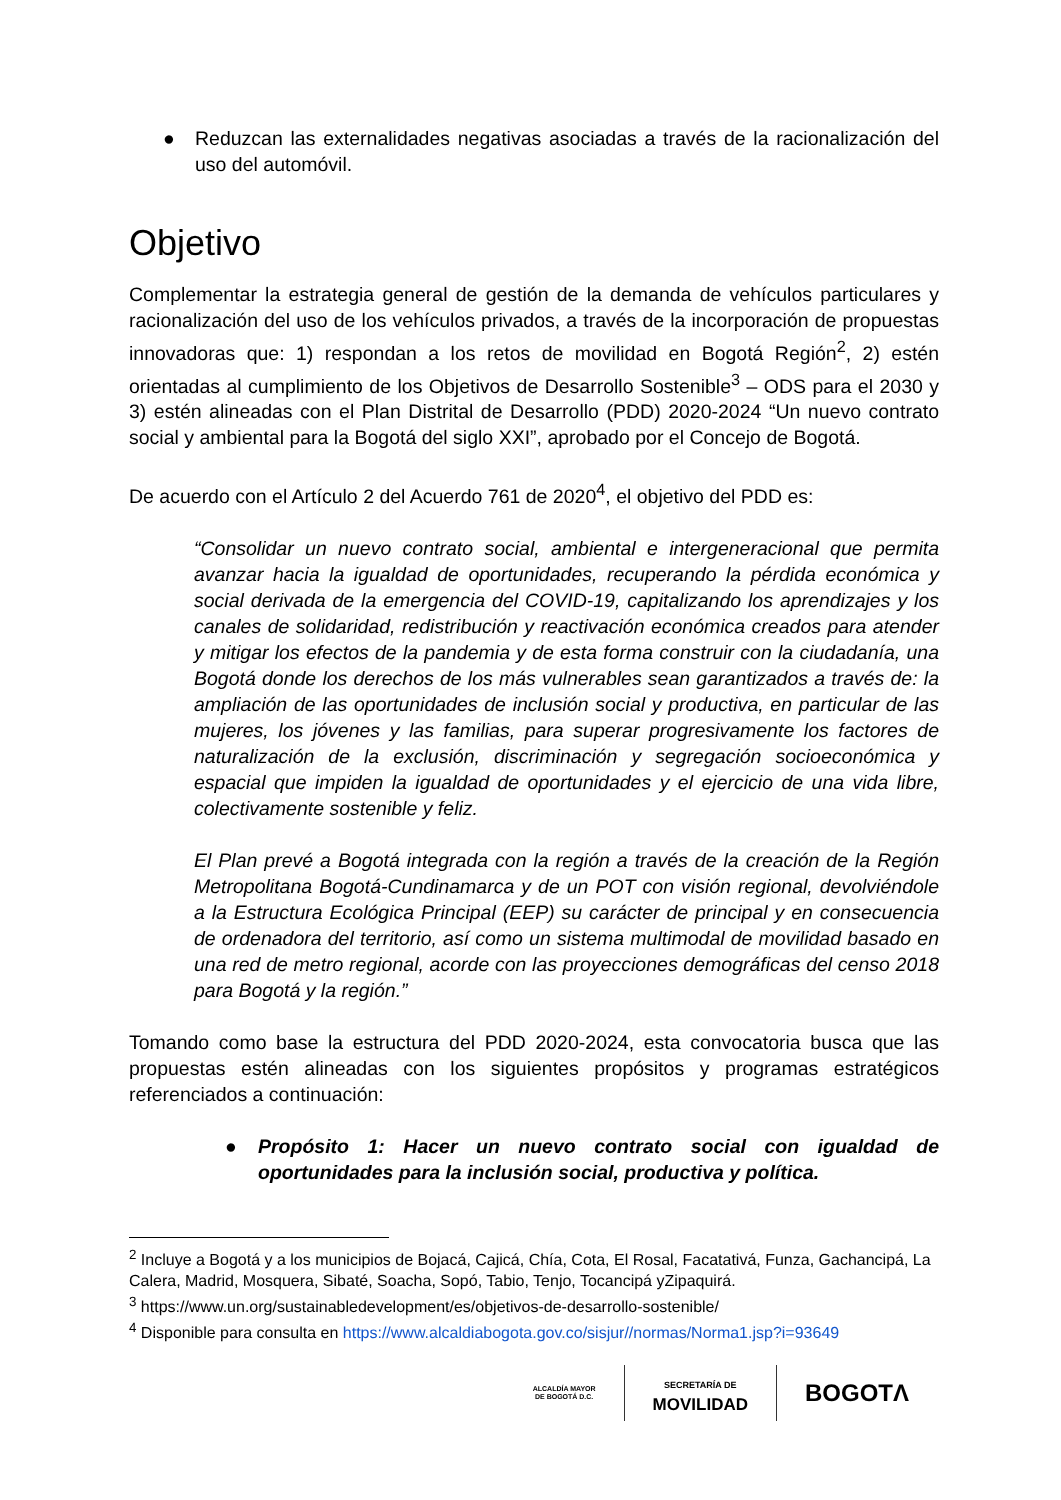● Reduzcan las externalidades negativas asociadas a través de la racionalización del uso del automóvil.
Objetivo
Complementar la estrategia general de gestión de la demanda de vehículos particulares y racionalización del uso de los vehículos privados, a través de la incorporación de propuestas innovadoras que: 1) respondan a los retos de movilidad en Bogotá Región<sup>2</sup>, 2) estén orientadas al cumplimiento de los Objetivos de Desarrollo Sostenible<sup>3</sup> – ODS para el 2030 y 3) estén alineadas con el Plan Distrital de Desarrollo (PDD) 2020-2024 “Un nuevo contrato social y ambiental para la Bogotá del siglo XXI”, aprobado por el Concejo de Bogotá.
De acuerdo con el Artículo 2 del Acuerdo 761 de 2020<sup>4</sup>, el objetivo del PDD es:
“Consolidar un nuevo contrato social, ambiental e intergeneracional que permita avanzar hacia la igualdad de oportunidades, recuperando la pérdida económica y social derivada de la emergencia del COVID-19, capitalizando los aprendizajes y los canales de solidaridad, redistribución y reactivación económica creados para atender y mitigar los efectos de la pandemia y de esta forma construir con la ciudadanía, una Bogotá donde los derechos de los más vulnerables sean garantizados a través de: la ampliación de las oportunidades de inclusión social y productiva, en particular de las mujeres, los jóvenes y las familias, para superar progresivamente los factores de naturalización de la exclusión, discriminación y segregación socioeconómica y espacial que impiden la igualdad de oportunidades y el ejercicio de una vida libre, colectivamente sostenible y feliz.
El Plan prevé a Bogotá integrada con la región a través de la creación de la Región Metropolitana Bogotá-Cundinamarca y de un POT con visión regional, devolviéndole a la Estructura Ecológica Principal (EEP) su carácter de principal y en consecuencia de ordenadora del territorio, así como un sistema multimodal de movilidad basado en una red de metro regional, acorde con las proyecciones demográficas del censo 2018 para Bogotá y la región.”
Tomando como base la estructura del PDD 2020-2024, esta convocatoria busca que las propuestas estén alineadas con los siguientes propósitos y programas estratégicos referenciados a continuación:
● Propósito 1: Hacer un nuevo contrato social con igualdad de oportunidades para la inclusión social, productiva y política.
<sup>2</sup> Incluye a Bogotá y a los municipios de Bojacá, Cajicá, Chía, Cota, El Rosal, Facatativá, Funza, Gachancipá, La Calera, Madrid, Mosquera, Sibaté, Soacha, Sopó, Tabio, Tenjo, Tocancipá yZipaquirá.
<sup>3</sup> https://www.un.org/sustainabledevelopment/es/objetivos-de-desarrollo-sostenible/
<sup>4</sup> Disponible para consulta en https://www.alcaldiabogota.gov.co/sisjur//normas/Norma1.jsp?i=93649
ALCALDÍA MAYOR
DE BOGOTÁ D.C.
SECRETARÍA DE
MOVILIDAD
BOGOTΛ